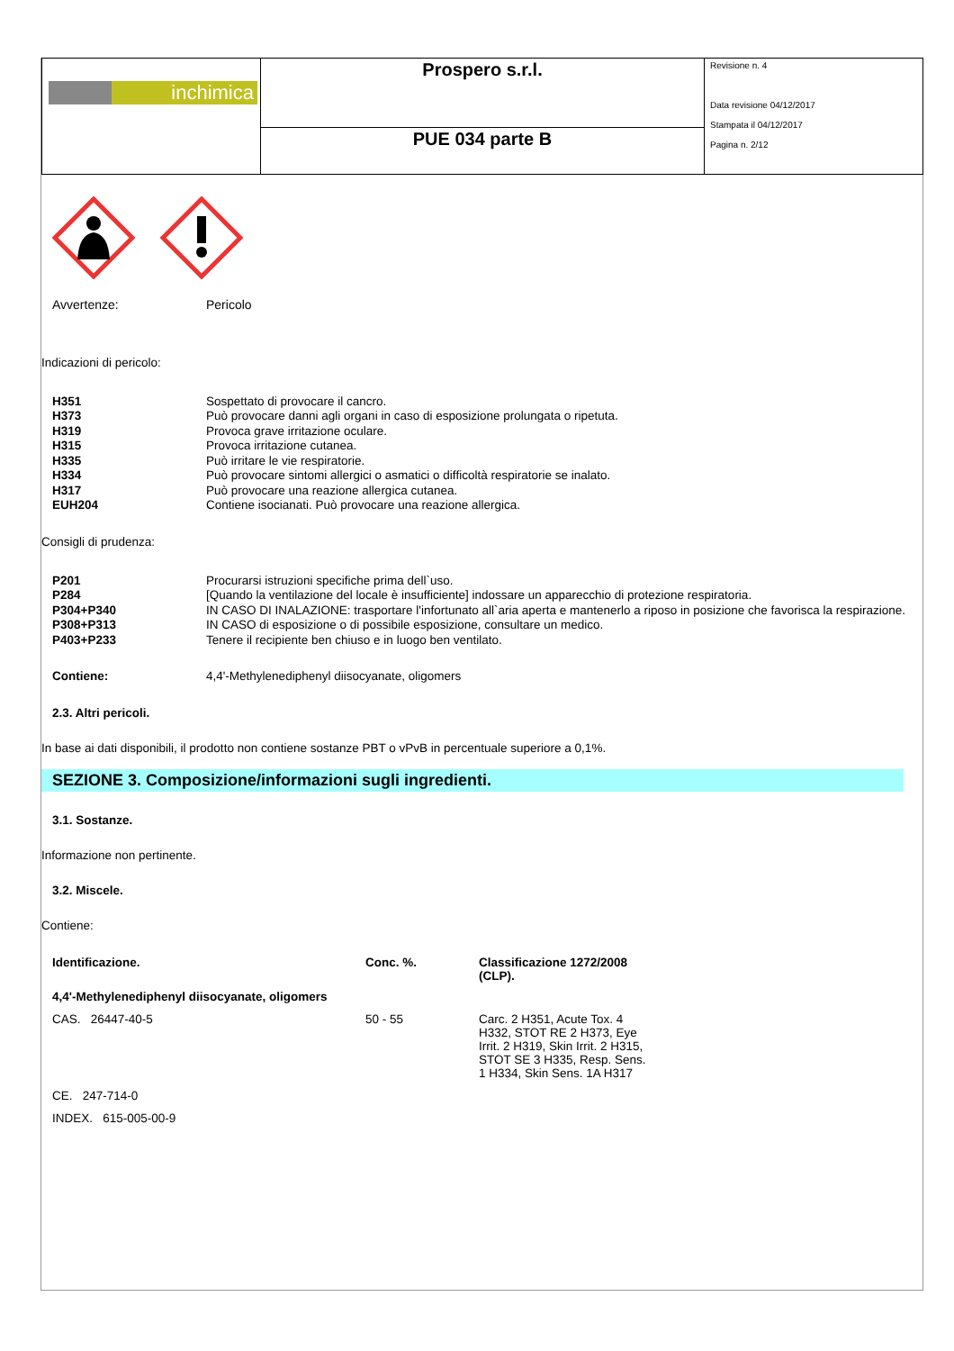| inchimica | Prospero s.r.l. | Revisione n. 4 Data revisione 04/12/2017 Stampata il 04/12/2017 Pagina n. 2/12 |
| | PUE 034 parte B | |
Avvertenze: Pericolo
Indicazioni di pericolo:
H351 Sospettato di provocare il cancro.
H373 Può provocare danni agli organi in caso di esposizione prolungata o ripetuta.
H319 Provoca grave irritazione oculare.
H315 Provoca irritazione cutanea.
H335 Può irritare le vie respiratorie.
H334 Può provocare sintomi allergici o asmatici o difficoltà respiratorie se inalato.
H317 Può provocare una reazione allergica cutanea.
EUH204 Contiene isocianati. Può provocare una reazione allergica.
Consigli di prudenza:
P201 Procurarsi istruzioni specifiche prima dell`uso.
P284 [Quando la ventilazione del locale è insufficiente] indossare un apparecchio di protezione respiratoria.
P304+P340 IN CASO DI INALAZIONE: trasportare l'infortunato all`aria aperta e mantenerlo a riposo in posizione che favorisca la respirazione.
P308+P313 IN CASO di esposizione o di possibile esposizione, consultare un medico.
P403+P233 Tenere il recipiente ben chiuso e in luogo ben ventilato.
Contiene: 4,4'-Methylenediphenyl diisocyanate, oligomers
2.3. Altri pericoli.
In base ai dati disponibili, il prodotto non contiene sostanze PBT o vPvB in percentuale superiore a 0,1%.
SEZIONE 3. Composizione/informazioni sugli ingredienti.
3.1. Sostanze.
Informazione non pertinente.
3.2. Miscele.
Contiene:
| Identificazione. | Conc. %. | Classificazione 1272/2008 (CLP). |
| --- | --- | --- |
| 4,4'-Methylenediphenyl diisocyanate, oligomers | | |
| CAS. 26447-40-5 | 50 - 55 | Carc. 2 H351, Acute Tox. 4 H332, STOT RE 2 H373, Eye Irrit. 2 H319, Skin Irrit. 2 H315, STOT SE 3 H335, Resp. Sens. 1 H334, Skin Sens. 1A H317 |
| CE. 247-714-0 | | |
| INDEX. 615-005-00-9 | | |